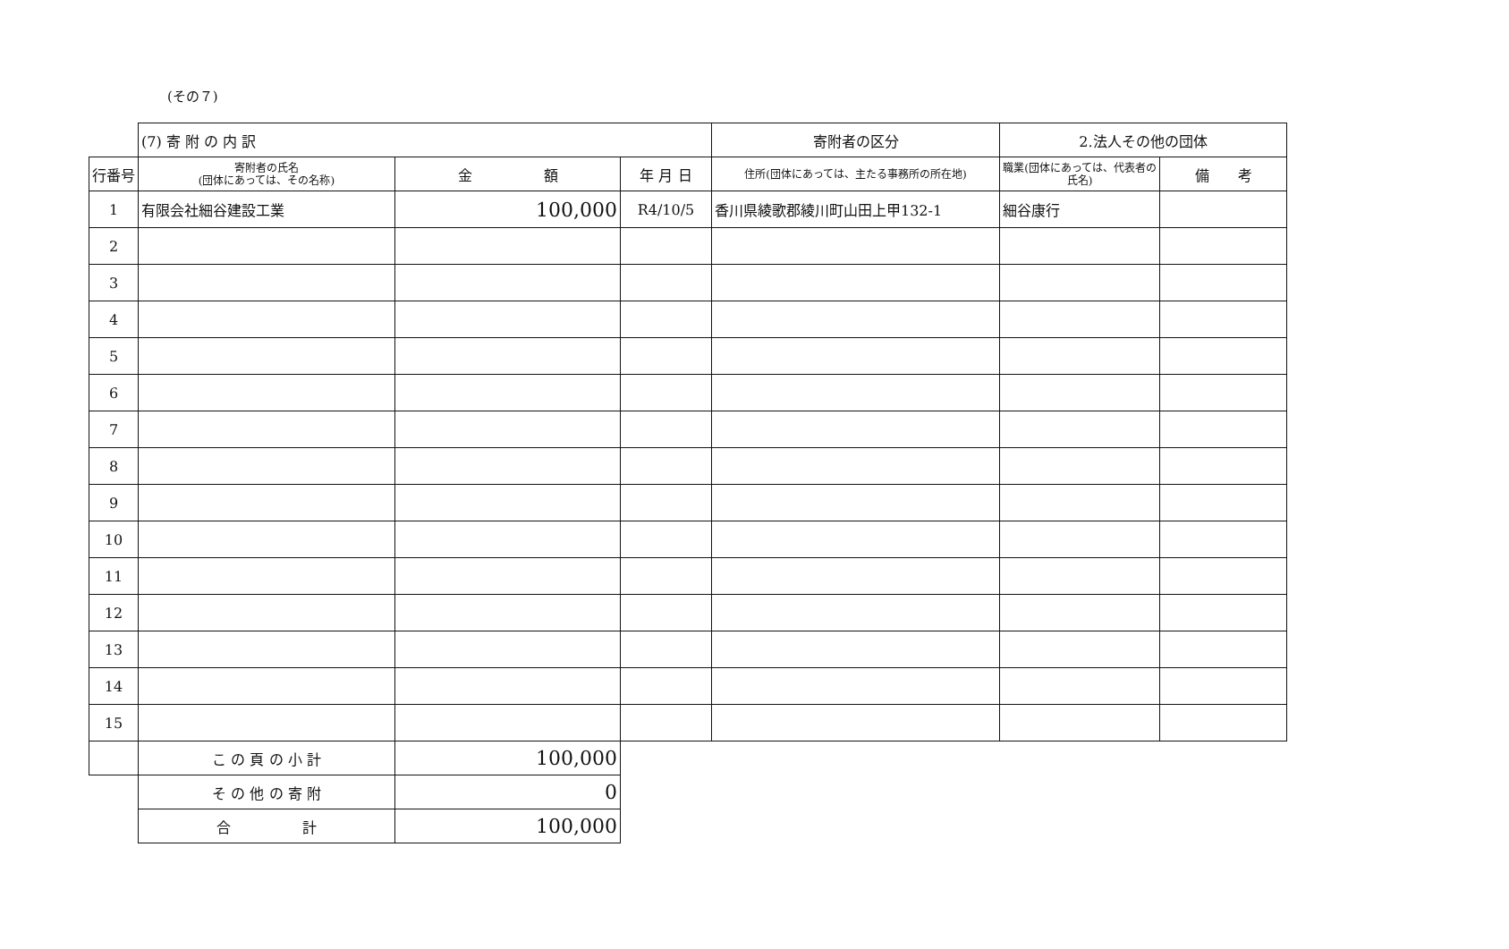(その７)
| | (7) 寄 附 の 内 訳 | | | 寄附者の区分 | 2.法人その他の団体 | |
| 行番号 | 寄附者の氏名 (団体にあっては、その名称) | 金 額 | 年 月 日 | 住所(団体にあっては、主たる事務所の所在地) | 職業(団体にあっては、代表者の氏名) | 備 考 |
| 1 | 有限会社細谷建設工業 | 100,000 | R4/10/5 | 香川県綾歌郡綾川町山田上甲132-1 | 細谷康行 | |
| 2 | | | | | | |
| 3 | | | | | | |
| 4 | | | | | | |
| 5 | | | | | | |
| 6 | | | | | | |
| 7 | | | | | | |
| 8 | | | | | | |
| 9 | | | | | | |
| 10 | | | | | | |
| 11 | | | | | | |
| 12 | | | | | | |
| 13 | | | | | | |
| 14 | | | | | | |
| 15 | | | | | | |
| | こ の 頁 の 小 計 | 100,000 | | | | |
| | そ の 他 の 寄 附 | 0 | | | | |
| | 合 計 | 100,000 | | | | |